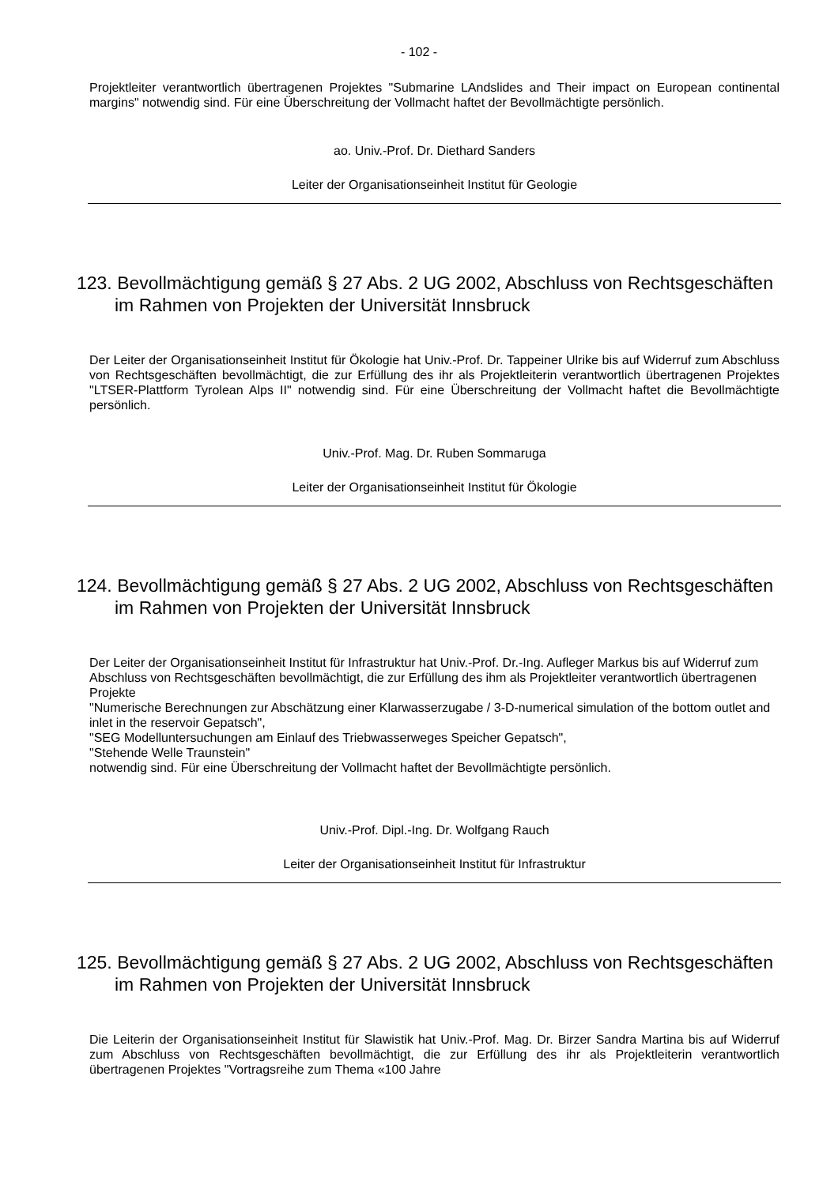- 102 -
Projektleiter verantwortlich übertragenen Projektes "Submarine LAndslides and Their impact on European continental margins" notwendig sind. Für eine Überschreitung der Vollmacht haftet der Bevollmächtigte persönlich.
ao. Univ.-Prof. Dr. Diethard Sanders
Leiter der Organisationseinheit Institut für Geologie
123. Bevollmächtigung gemäß § 27 Abs. 2 UG 2002, Abschluss von Rechtsgeschäften im Rahmen von Projekten der Universität Innsbruck
Der Leiter der Organisationseinheit Institut für Ökologie hat Univ.-Prof. Dr. Tappeiner Ulrike bis auf Widerruf zum Abschluss von Rechtsgeschäften bevollmächtigt, die zur Erfüllung des ihr als Projektleiterin verantwortlich übertragenen Projektes "LTSER-Plattform Tyrolean Alps II" notwendig sind. Für eine Überschreitung der Vollmacht haftet die Bevollmächtigte persönlich.
Univ.-Prof. Mag. Dr. Ruben Sommaruga
Leiter der Organisationseinheit Institut für Ökologie
124. Bevollmächtigung gemäß § 27 Abs. 2 UG 2002, Abschluss von Rechtsgeschäften im Rahmen von Projekten der Universität Innsbruck
Der Leiter der Organisationseinheit Institut für Infrastruktur hat Univ.-Prof. Dr.-Ing. Aufleger Markus bis auf Widerruf zum Abschluss von Rechtsgeschäften bevollmächtigt, die zur Erfüllung des ihm als Projektleiter verantwortlich übertragenen Projekte
"Numerische Berechnungen zur Abschätzung einer Klarwasserzugabe / 3-D-numerical simulation of the bottom outlet and inlet in the reservoir Gepatsch",
"SEG Modelluntersuchungen am Einlauf des Triebwasserweges Speicher Gepatsch",
"Stehende Welle Traunstein"
notwendig sind. Für eine Überschreitung der Vollmacht haftet der Bevollmächtigte persönlich.
Univ.-Prof. Dipl.-Ing. Dr. Wolfgang Rauch
Leiter der Organisationseinheit Institut für Infrastruktur
125. Bevollmächtigung gemäß § 27 Abs. 2 UG 2002, Abschluss von Rechtsgeschäften im Rahmen von Projekten der Universität Innsbruck
Die Leiterin der Organisationseinheit Institut für Slawistik hat Univ.-Prof. Mag. Dr. Birzer Sandra Martina bis auf Widerruf zum Abschluss von Rechtsgeschäften bevollmächtigt, die zur Erfüllung des ihr als Projektleiterin verantwortlich übertragenen Projektes "Vortragsreihe zum Thema «100 Jahre